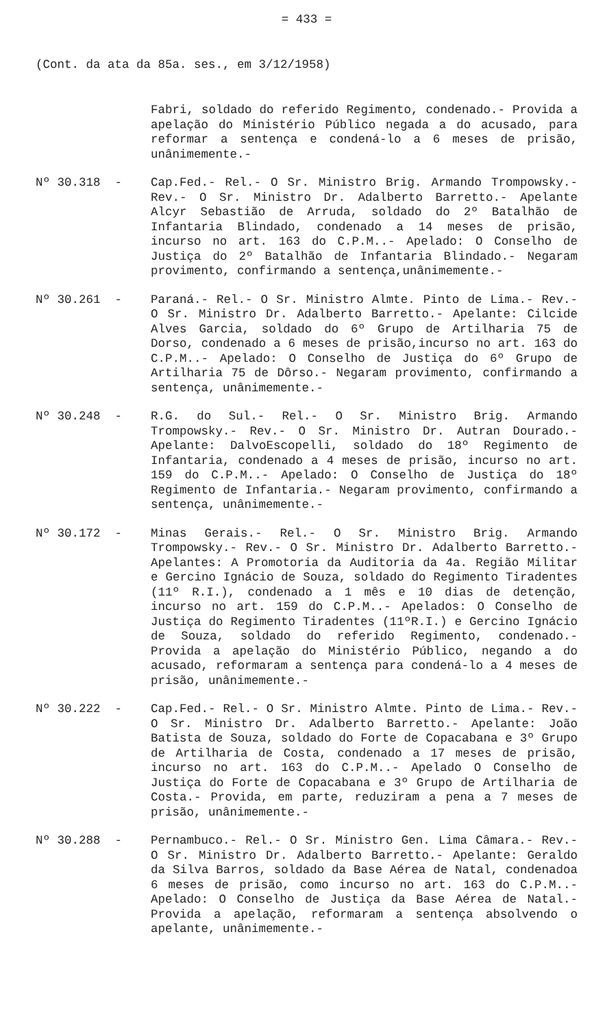= 433 =
(Cont. da ata da 85a. ses., em 3/12/1958)
Fabri, soldado do referido Regimento, condenado.- Provida a apelação do Ministério Público negada a do acusado, para reformar a sentença e condená-lo a 6 meses de prisão, unânimemente.-
Nº 30.318 -
Cap.Fed.- Rel.- O Sr. Ministro Brig. Armando Trompowsky.- Rev.- O Sr. Ministro Dr. Adalberto Barretto.- Apelante Alcyr Sebastião de Arruda, soldado do 2º Batalhão de Infantaria Blindado, condenado a 14 meses de prisão, incurso no art. 163 do C.P.M..- Apelado: O Conselho de Justiça do 2º Batalhão de Infantaria Blindado.- Negaram provimento, confirmando a sentença,unânimemente.-
Nº 30.261 -
Paraná.- Rel.- O Sr. Ministro Almte. Pinto de Lima.- Rev.- O Sr. Ministro Dr. Adalberto Barretto.- Apelante: Cilcide Alves Garcia, soldado do 6º Grupo de Artilharia 75 de Dorso, condenado a 6 meses de prisão,incurso no art. 163 do C.P.M..- Apelado: O Conselho de Justiça do 6º Grupo de Artilharia 75 de Dôrso.- Negaram provimento, confirmando a sentença, unânimemente.-
Nº 30.248 -
R.G. do Sul.- Rel.- O Sr. Ministro Brig. Armando Trompowsky.- Rev.- O Sr. Ministro Dr. Autran Dourado.- Apelante: DalvoEscopelli, soldado do 18º Regimento de Infantaria, condenado a 4 meses de prisão, incurso no art. 159 do C.P.M..- Apelado: O Conselho de Justiça do 18º Regimento de Infantaria.- Negaram provimento, confirmando a sentença, unânimemente.-
Nº 30.172 -
Minas Gerais.- Rel.- O Sr. Ministro Brig. Armando Trompowsky.- Rev.- O Sr. Ministro Dr. Adalberto Barretto.- Apelantes: A Promotoria da Auditoria da 4a. Região Militar e Gercino Ignácio de Souza, soldado do Regimento Tiradentes (11º R.I.), condenado a 1 mês e 10 dias de detenção, incurso no art. 159 do C.P.M..- Apelados: O Conselho de Justiça do Regimento Tiradentes (11ºR.I.) e Gercino Ignácio de Souza, soldado do referido Regimento, condenado.- Provida a apelação do Ministério Público, negando a do acusado, reformaram a sentença para condená-lo a 4 meses de prisão, unânimemente.-
Nº 30.222 -
Cap.Fed.- Rel.- O Sr. Ministro Almte. Pinto de Lima.- Rev.- O Sr. Ministro Dr. Adalberto Barretto.- Apelante: João Batista de Souza, soldado do Forte de Copacabana e 3º Grupo de Artilharia de Costa, condenado a 17 meses de prisão, incurso no art. 163 do C.P.M..- Apelado O Conselho de Justiça do Forte de Copacabana e 3º Grupo de Artilharia de Costa.- Provida, em parte, reduziram a pena a 7 meses de prisão, unânimemente.-
Nº 30.288 -
Pernambuco.- Rel.- O Sr. Ministro Gen. Lima Câmara.- Rev.- O Sr. Ministro Dr. Adalberto Barretto.- Apelante: Geraldo da Silva Barros, soldado da Base Aérea de Natal, condenadoa 6 meses de prisão, como incurso no art. 163 do C.P.M..- Apelado: O Conselho de Justiça da Base Aérea de Natal.- Provida a apelação, reformaram a sentença absolvendo o apelante, unânimemente.-